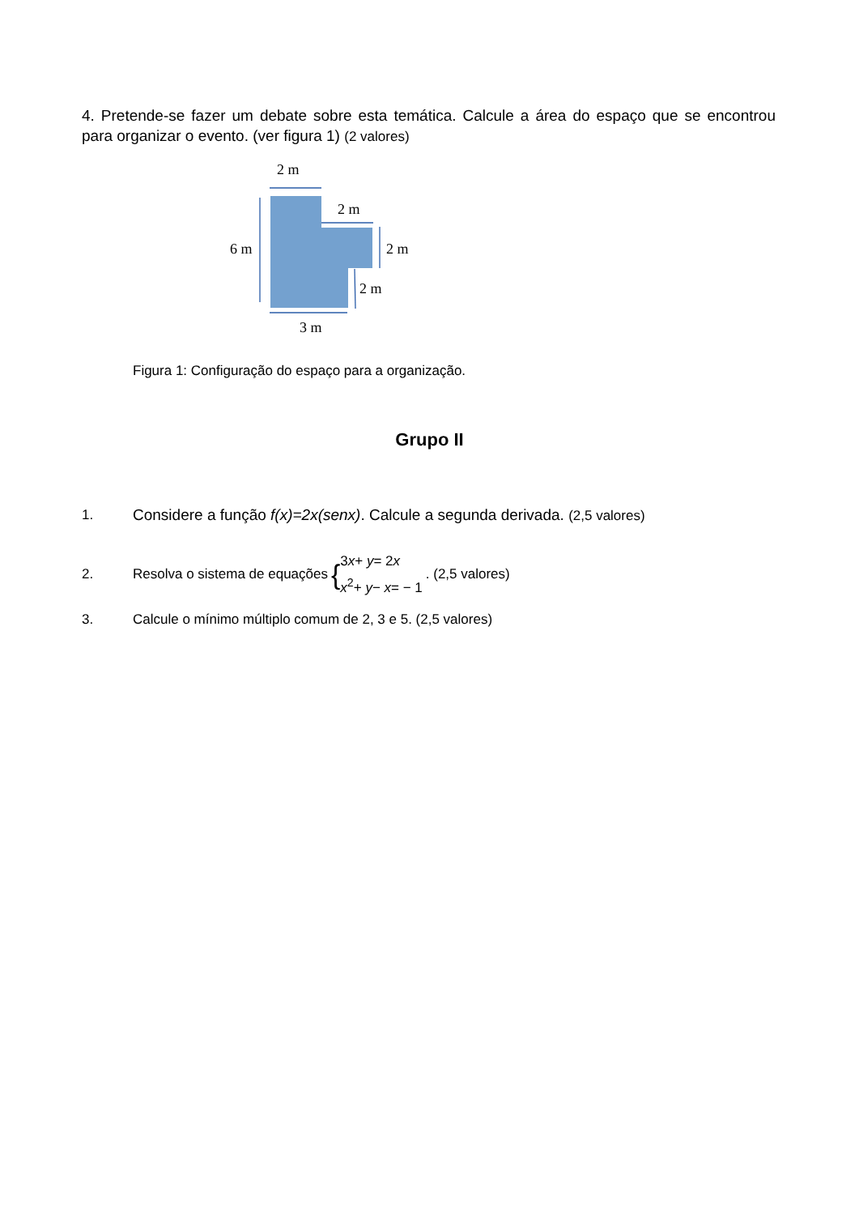4. Pretende-se fazer um debate sobre esta temática. Calcule a área do espaço que se encontrou para organizar o evento. (ver figura 1) (2 valores)
2 m
2 m
6 m
2 m
2 m
3 m
Figura 1: Configuração do espaço para a organização.
Grupo II
1. Considere a função f(x)=2x(senx). Calcule a segunda derivada. (2,5 valores)
2. Resolva o sistema de equações { 3x+ y= 2x
x<sup>2</sup>+ y− x= − 1. (2,5 valores)
3. Calcule o mínimo múltiplo comum de 2, 3 e 5. (2,5 valores)